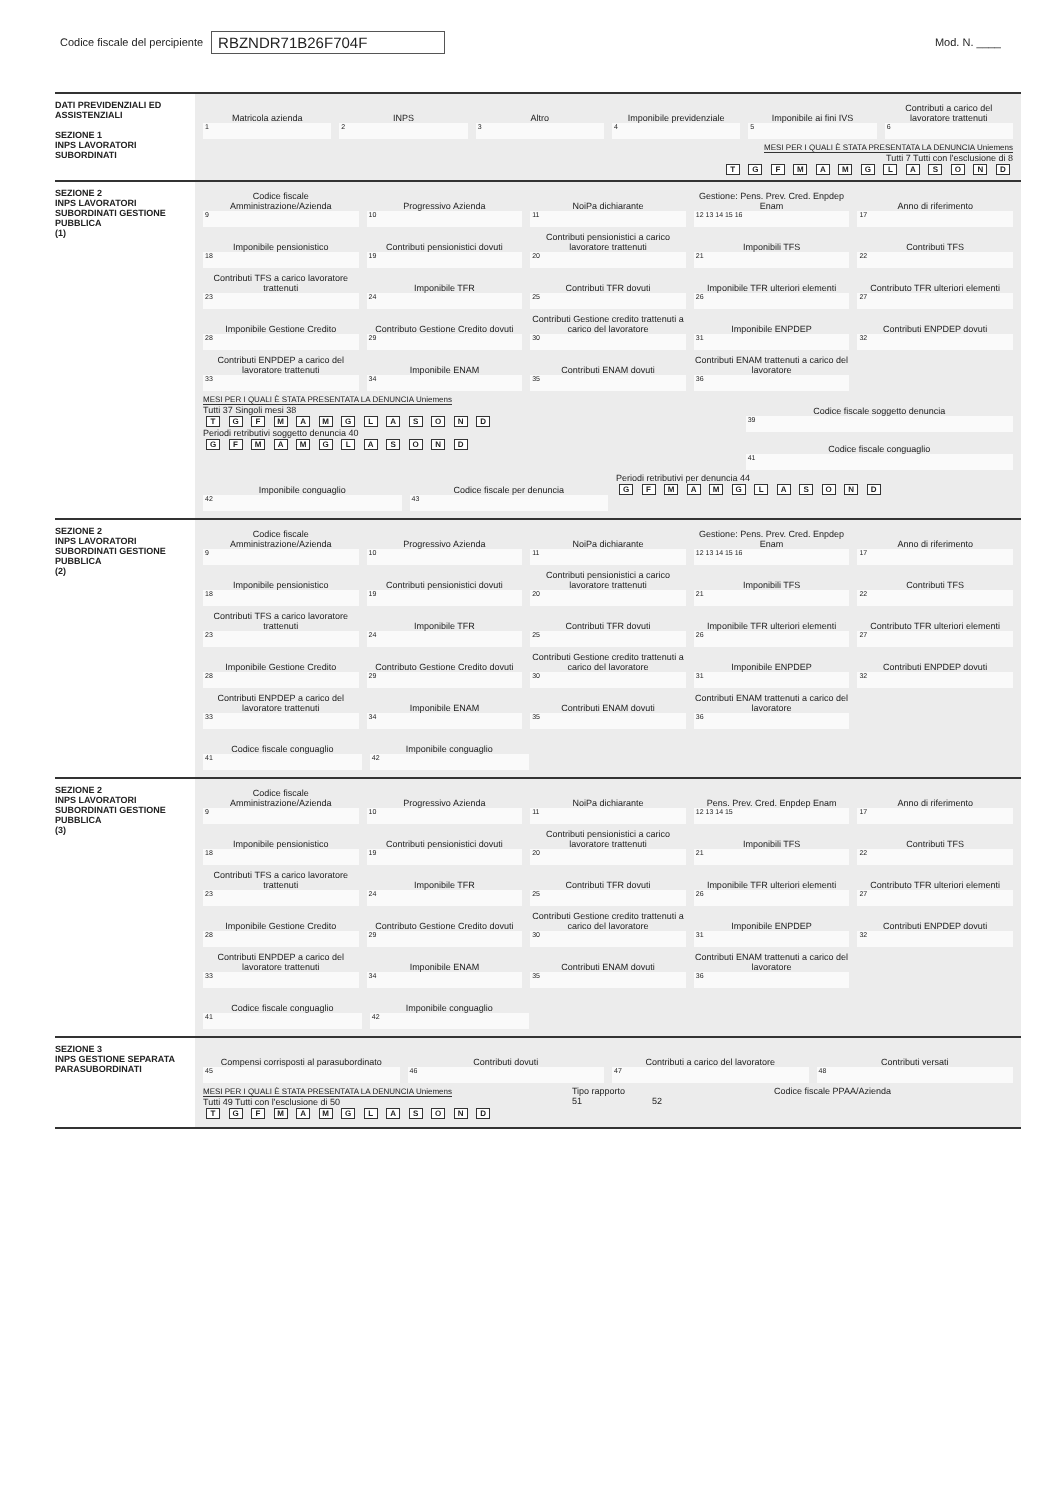Codice fiscale del percipiente RBZNDR71B26F704F Mod. N. ____
DATI PREVIDENZIALI ED ASSISTENZIALI
SEZIONE 1
INPS LAVORATORI SUBORDINATI
Matricola azienda
1
INPS
2
Altro
3
Imponibile previdenziale
4
Imponibile ai fini IVS
5
Contributi a carico del lavoratore trattenuti
6
MESI PER I QUALI È STATA PRESENTATA LA DENUNCIA Uniemens
Tutti 7 Tutti con l'esclusione di 8
T G F M A M G L A S O N D
SEZIONE 2
INPS LAVORATORI SUBORDINATI GESTIONE PUBBLICA
(1)
Codice fiscale Amministrazione/Azienda
9
Progressivo Azienda
10
NoiPa dichiarante
11
Gestione: Pens. Prev. Cred. Enpdep Enam
12 13 14 15 16
Anno di riferimento
17
Imponibile pensionistico
18
Contributi pensionistici dovuti
19
Contributi pensionistici a carico lavoratore trattenuti
20
Imponibili TFS
21
Contributi TFS
22
Contributi TFS a carico lavoratore trattenuti
23
Imponibile TFR
24
Contributi TFR dovuti
25
Imponibile TFR ulteriori elementi
26
Contributo TFR ulteriori elementi
27
Imponibile Gestione Credito
28
Contributo Gestione Credito dovuti
29
Contributi Gestione credito trattenuti a carico del lavoratore
30
Imponibile ENPDEP
31
Contributi ENPDEP dovuti
32
Contributi ENPDEP a carico del lavoratore trattenuti
33
Imponibile ENAM
34
Contributi ENAM dovuti
35
Contributi ENAM trattenuti a carico del lavoratore
36
MESI PER I QUALI È STATA PRESENTATA LA DENUNCIA Uniemens
Tutti 37 Singoli mesi 38
T G F M A M G L A S O N D
Periodi retributivi soggetto denuncia 40
G F M A M G L A S O N D
Codice fiscale soggetto denuncia
39
Codice fiscale conguaglio
41
Imponibile conguaglio
42
Codice fiscale per denuncia
43
Periodi retributivi per denuncia 44
G F M A M G L A S O N D
SEZIONE 2
INPS LAVORATORI SUBORDINATI GESTIONE PUBBLICA
(2)
Codice fiscale Amministrazione/Azienda
9
Progressivo Azienda
10
NoiPa dichiarante
11
Gestione: Pens. Prev. Cred. Enpdep Enam
12 13 14 15 16
Anno di riferimento
17
Imponibile pensionistico
18
Contributi pensionistici dovuti
19
Contributi pensionistici a carico lavoratore trattenuti
20
Imponibili TFS
21
Contributi TFS
22
Contributi TFS a carico lavoratore trattenuti
23
Imponibile TFR
24
Contributi TFR dovuti
25
Imponibile TFR ulteriori elementi
26
Contributo TFR ulteriori elementi
27
Imponibile Gestione Credito
28
Contributo Gestione Credito dovuti
29
Contributi Gestione credito trattenuti a carico del lavoratore
30
Imponibile ENPDEP
31
Contributi ENPDEP dovuti
32
Contributi ENPDEP a carico del lavoratore trattenuti
33
Imponibile ENAM
34
Contributi ENAM dovuti
35
Contributi ENAM trattenuti a carico del lavoratore
36
Codice fiscale conguaglio
41
Imponibile conguaglio
42
SEZIONE 2
INPS LAVORATORI SUBORDINATI GESTIONE PUBBLICA
(3)
Codice fiscale Amministrazione/Azienda
9
Progressivo Azienda
10
NoiPa dichiarante
11
Pens. Prev. Cred. Enpdep Enam
12 13 14 15
Anno di riferimento
17
Imponibile pensionistico
18
Contributi pensionistici dovuti
19
Contributi pensionistici a carico lavoratore trattenuti
20
Imponibili TFS
21
Contributi TFS
22
Contributi TFS a carico lavoratore trattenuti
23
Imponibile TFR
24
Contributi TFR dovuti
25
Imponibile TFR ulteriori elementi
26
Contributo TFR ulteriori elementi
27
Imponibile Gestione Credito
28
Contributo Gestione Credito dovuti
29
Contributi Gestione credito trattenuti a carico del lavoratore
30
Imponibile ENPDEP
31
Contributi ENPDEP dovuti
32
Contributi ENPDEP a carico del lavoratore trattenuti
33
Imponibile ENAM
34
Contributi ENAM dovuti
35
Contributi ENAM trattenuti a carico del lavoratore
36
Codice fiscale conguaglio
41
Imponibile conguaglio
42
SEZIONE 3
INPS GESTIONE SEPARATA PARASUBORDINATI
Compensi corrisposti al parasubordinato
45
Contributi dovuti
46
Contributi a carico del lavoratore
47
Contributi versati
48
MESI PER I QUALI È STATA PRESENTATA LA DENUNCIA Uniemens
Tutti 49 Tutti con l'esclusione di 50
T G F M A M G L A S O N D
Tipo rapporto
51
Codice fiscale PPAA/Azienda
52